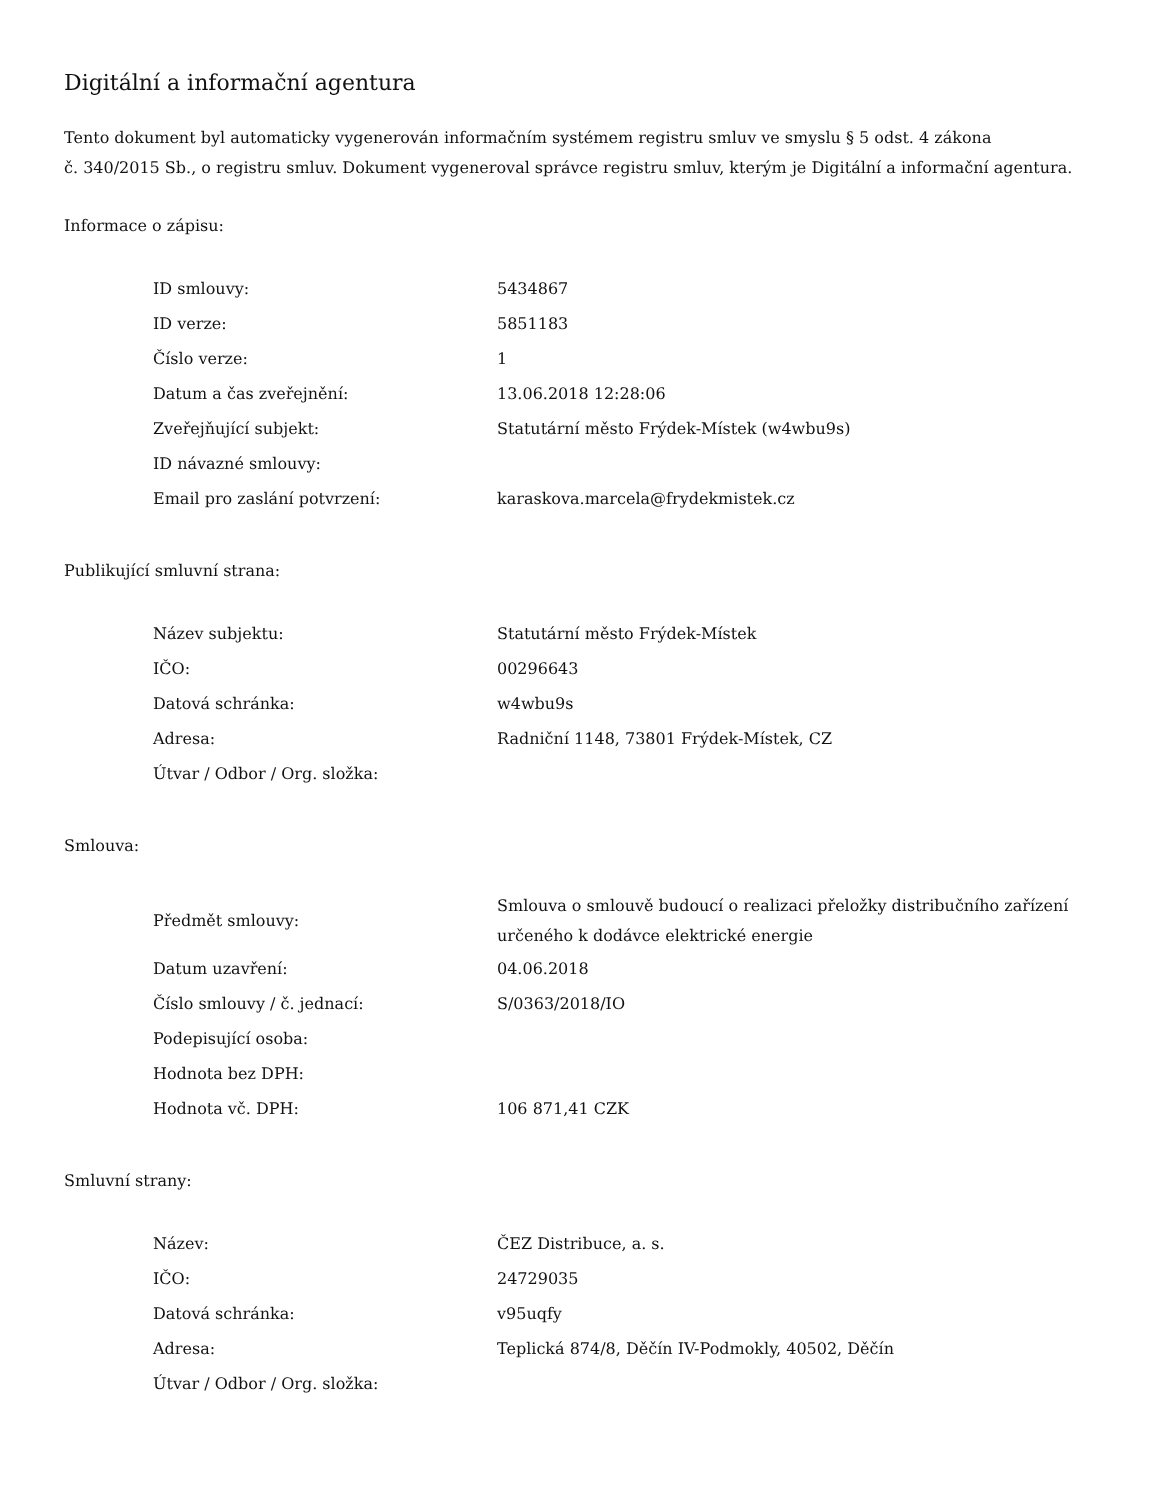Digitální a informační agentura
Tento dokument byl automaticky vygenerován informačním systémem registru smluv ve smyslu § 5 odst. 4 zákona
č. 340/2015 Sb., o registru smluv. Dokument vygeneroval správce registru smluv, kterým je Digitální a informační agentura.
Informace o zápisu:
| ID smlouvy: | 5434867 |
| ID verze: | 5851183 |
| Číslo verze: | 1 |
| Datum a čas zveřejnění: | 13.06.2018 12:28:06 |
| Zveřejňující subjekt: | Statutární město Frýdek-Místek (w4wbu9s) |
| ID návazné smlouvy: | |
| Email pro zaslání potvrzení: | karaskova.marcela@frydekmistek.cz |
Publikující smluvní strana:
| Název subjektu: | Statutární město Frýdek-Místek |
| IČO: | 00296643 |
| Datová schránka: | w4wbu9s |
| Adresa: | Radniční 1148, 73801 Frýdek-Místek, CZ |
| Útvar / Odbor / Org. složka: | |
Smlouva:
| Předmět smlouvy: | Smlouva o smlouvě budoucí o realizaci přeložky distribučního zařízení určeného k dodávce elektrické energie |
| Datum uzavření: | 04.06.2018 |
| Číslo smlouvy / č. jednací: | S/0363/2018/IO |
| Podepisující osoba: | |
| Hodnota bez DPH: | |
| Hodnota vč. DPH: | 106 871,41 CZK |
Smluvní strany:
| Název: | ČEZ Distribuce, a. s. |
| IČO: | 24729035 |
| Datová schránka: | v95uqfy |
| Adresa: | Teplická 874/8, Děčín IV-Podmokly, 40502, Děčín |
| Útvar / Odbor / Org. složka: | |